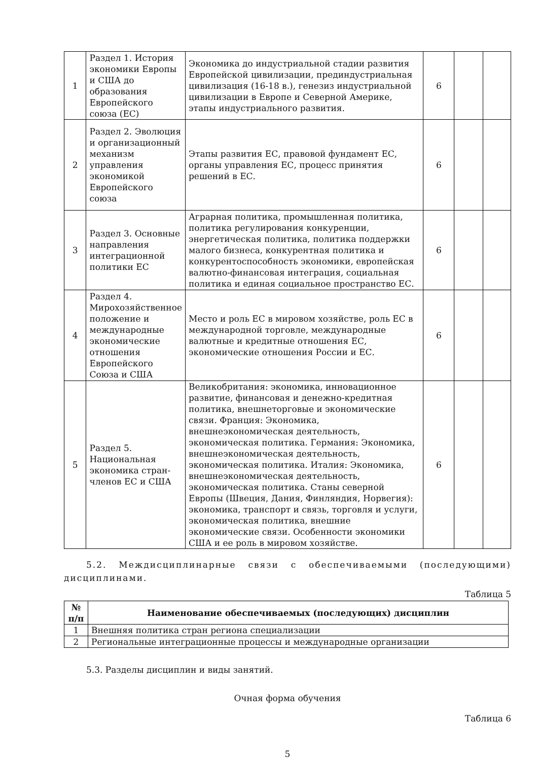| 1 | Раздел 1. История экономики Европы и США до образования Европейского союза (ЕС) | Экономика до индустриальной стадии развития Европейской цивилизации, прединдустриальная цивилизация (16-18 в.), генезиз индустриальной цивилизации в Европе и Северной Америке, этапы индустриального развития. | 6 | | |
| 2 | Раздел 2. Эволюция и организационный механизм управления экономикой Европейского союза | Этапы развития ЕС, правовой фундамент ЕС, органы управления ЕС, процесс принятия решений в ЕС. | 6 | | |
| 3 | Раздел 3. Основные направления интеграционной политики ЕС | Аграрная политика, промышленная политика, политика регулирования конкуренции, энергетическая политика, политика поддержки малого бизнеса, конкурентная политика и конкурентоспособность экономики, европейская валютно-финансовая интеграция, социальная политика и единая социальное пространство ЕС. | 6 | | |
| 4 | Раздел 4. Мирохозяйственное положение и международные экономические отношения Европейского Союза и США | Место и роль ЕС в мировом хозяйстве, роль ЕС в международной торговле, международные валютные и кредитные отношения ЕС, экономические отношения России и ЕС. | 6 | | |
| 5 | Раздел 5. Национальная экономика стран-членов ЕС и США | Великобритания: экономика, инновационное развитие, финансовая и денежно-кредитная политика, внешнеторговые и экономические связи. Франция: Экономика, внешнеэкономическая деятельность, экономическая политика. Германия: Экономика, внешнеэкономическая деятельность, экономическая политика. Италия: Экономика, внешнеэкономическая деятельность, экономическая политика. Станы северной Европы (Швеция, Дания, Финляндия, Норвегия): экономика, транспорт и связь, торговля и услуги, экономическая политика, внешние экономические связи. Особенности экономики США и ее роль в мировом хозяйстве. | 6 | | |
5.2. Междисциплинарные связи с обеспечиваемыми (последующими) дисциплинами.
Таблица 5
| № п/п | Наименование обеспечиваемых (последующих) дисциплин |
| --- | --- |
| 1 | Внешняя политика стран региона специализации |
| 2 | Региональные интеграционные процессы и международные организации |
5.3. Разделы дисциплин и виды занятий.
Очная форма обучения
Таблица 6
5